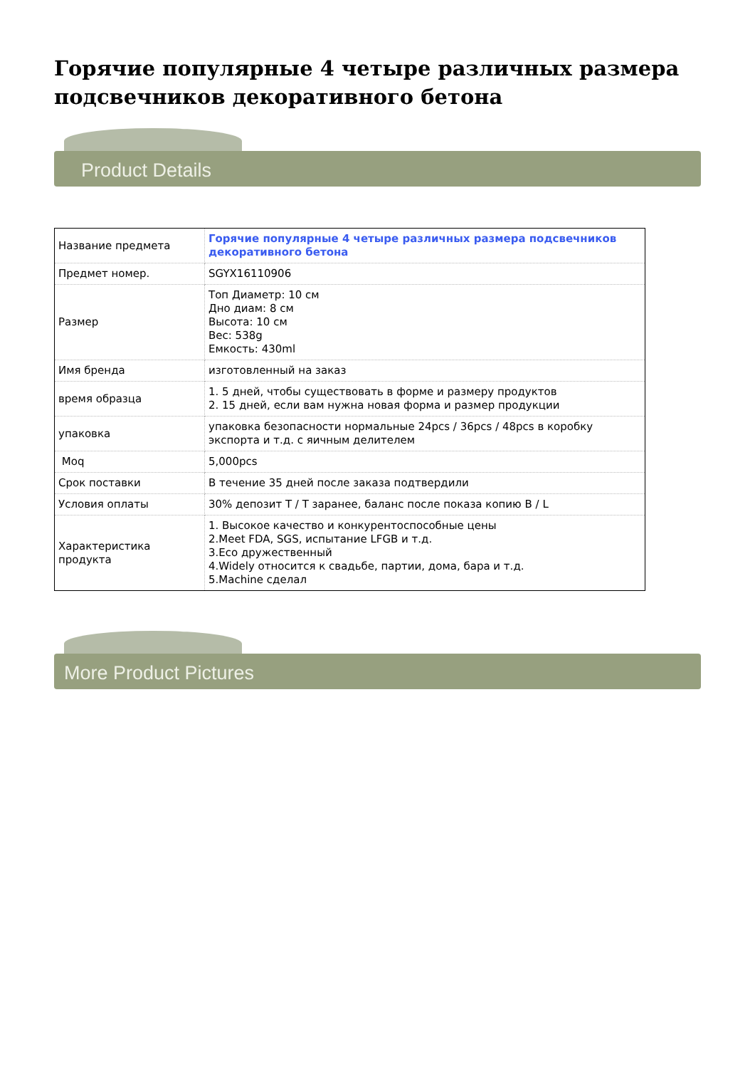Горячие популярные 4 четыре различных размера подсвечников декоративного бетона
Product Details
| Название предмета | Горячие популярные 4 четыре различных размера подсвечников декоративного бетона |
| Предмет номер. | SGYX16110906 |
| Размер | Топ Диаметр: 10 см Дно диам: 8 см Высота: 10 см Вес: 538g Емкость: 430ml |
| Имя бренда | изготовленный на заказ |
| время образца | 1. 5 дней, чтобы существовать в форме и размеру продуктов 2. 15 дней, если вам нужна новая форма и размер продукции |
| упаковка | упаковка безопасности нормальные 24pcs / 36pcs / 48pcs в коробку экспорта и т.д. с яичным делителем |
| Moq | 5,000pcs |
| Срок поставки | В течение 35 дней после заказа подтвердили |
| Условия оплаты | 30% депозит T / T заранее, баланс после показа копию B / L |
| Характеристика продукта | 1. Высокое качество и конкурентоспособные цены 2.Meet FDA, SGS, испытание LFGB и т.д. 3.Eco дружественный 4.Widely относится к свадьбе, партии, дома, бара и т.д. 5.Machine сделал |
More Product Pictures